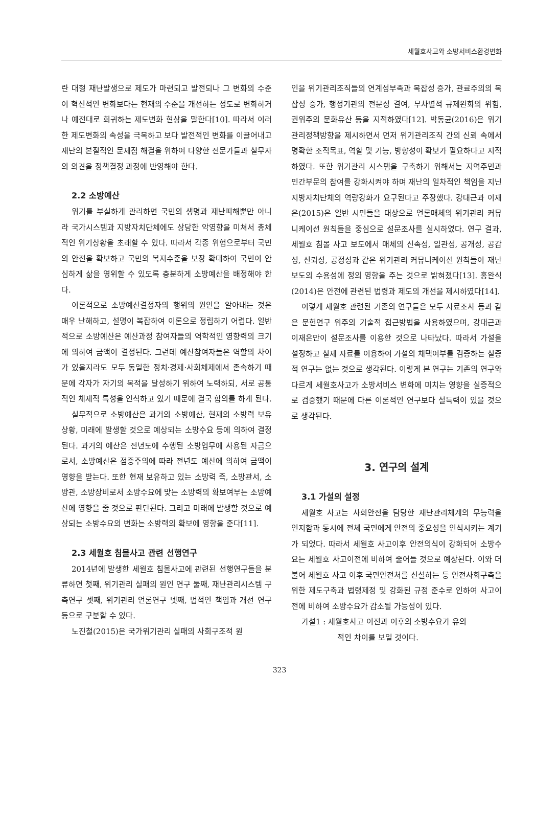세월호사고와 소방서비스환경변화
란 대형 재난발생으로 제도가 마련되고 발전되나 그 변화의 수준이 혁신적인 변화보다는 현재의 수준을 개선하는 정도로 변화하거나 예전대로 회귀하는 제도변화 현상을 말한다[10]. 따라서 이러한 제도변화의 속성을 극복하고 보다 발전적인 변화를 이끌어내고 재난의 본질적인 문제점 해결을 위하여 다양한 전문가들과 실무자의 의견을 정책결정 과정에 반영해야 한다.
2.2 소방예산
위기를 부실하게 관리하면 국민의 생명과 재난피해뿐만 아니라 국가시스템과 지방자치단체에도 상당한 악영향을 미쳐서 총체적인 위기상황을 초래할 수 있다. 따라서 각종 위험으로부터 국민의 안전을 확보하고 국민의 복지수준을 보장 확대하여 국민이 안심하게 삶을 영위할 수 있도록 충분하게 소방예산을 배정해야 한다.
이론적으로 소방예산결정자의 행위의 원인을 알아내는 것은 매우 난해하고, 설명이 복잡하여 이론으로 정립하기 어렵다. 일반적으로 소방예산은 예산과정 참여자들의 역학적인 영향력의 크기에 의하여 금액이 결정된다. 그런데 예산참여자들은 역할의 차이가 있을지라도 모두 동일한 정치·경제·사회체제에서 존속하기 때문에 각자가 자기의 목적을 달성하기 위하여 노력하되, 서로 공통적인 체제적 특성을 인식하고 있기 때문에 결국 합의를 하게 된다.
실무적으로 소방예산은 과거의 소방예산, 현재의 소방력 보유상황, 미래에 발생할 것으로 예상되는 소방수요 등에 의하여 결정된다. 과거의 예산은 전년도에 수행된 소방업무에 사용된 자금으로서, 소방예산은 점증주의에 따라 전년도 예산에 의하여 금액이 영향을 받는다. 또한 현재 보유하고 있는 소방력 즉, 소방관서, 소방관, 소방장비로서 소방수요에 맞는 소방력의 확보여부는 소방예산에 영향을 줄 것으로 판단된다. 그리고 미래에 발생할 것으로 예상되는 소방수요의 변화는 소방력의 확보에 영향을 준다[11].
2.3 세월호 침몰사고 관련 선행연구
2014년에 발생한 세월호 침몰사고에 관련된 선행연구들을 분류하면 첫째, 위기관리 실패의 원인 연구 둘째, 재난관리시스템 구축연구 셋째, 위기관리 언론연구 넷째, 법적인 책임과 개선 연구 등으로 구분할 수 있다.
노진철(2015)은 국가위기관리 실패의 사회구조적 원
인을 위기관리조직들의 연계성부족과 복잡성 증가, 관료주의의 복잡성 증가, 행정기관의 전문성 결여, 무차별적 규제완화의 위험, 권위주의 문화유산 등을 지적하였다[12]. 박동균(2016)은 위기관리정책방향을 제시하면서 먼저 위기관리조직 간의 신뢰 속에서 명확한 조직목표, 역할 및 기능, 방향성이 확보가 필요하다고 지적하였다. 또한 위기관리 시스템을 구축하기 위해서는 지역주민과 민간부문의 참여를 강화시켜야 하며 재난의 일차적인 책임을 지닌 지방자치단체의 역량강화가 요구된다고 주장했다. 강대근과 이재은(2015)은 일반 시민들을 대상으로 언론매체의 위기관리 커뮤니케이션 원칙들을 중심으로 설문조사를 실시하였다. 연구 결과, 세월호 침몰 사고 보도에서 매체의 신속성, 일관성, 공개성, 공감성, 신뢰성, 공정성과 같은 위기관리 커뮤니케이션 원칙들이 재난 보도의 수용성에 정의 영향을 주는 것으로 밝혀졌다[13]. 홍완식(2014)은 안전에 관련된 법령과 제도의 개선을 제시하였다[14].
이렇게 세월호 관련된 기존의 연구들은 모두 자료조사 등과 같은 문헌연구 위주의 기술적 접근방법을 사용하였으며, 강대근과 이재은만이 설문조사를 이용한 것으로 나타났다. 따라서 가설을 설정하고 실제 자료를 이용하여 가설의 채택여부를 검증하는 실증적 연구는 없는 것으로 생각된다. 이렇게 본 연구는 기존의 연구와 다르게 세월호사고가 소방서비스 변화에 미치는 영향을 실증적으로 검증했기 때문에 다른 이론적인 연구보다 설득력이 있을 것으로 생각된다.
3. 연구의 설계
3.1 가설의 설정
세월호 사고는 사회안전을 담당한 재난관리체계의 무능력을 인지함과 동시에 전체 국민에게 안전의 중요성을 인식시키는 계기가 되었다. 따라서 세월호 사고이후 안전의식이 강화되어 소방수요는 세월호 사고이전에 비하여 줄어들 것으로 예상된다. 이와 더불어 세월호 사고 이후 국민안전처를 신설하는 등 안전사회구축을 위한 제도구축과 법령제정 및 강화된 규정 준수로 인하여 사고이전에 비하여 소방수요가 감소될 가능성이 있다.
가설1 : 세월호사고 이전과 이후의 소방수요가 유의
적인 차이를 보일 것이다.
323